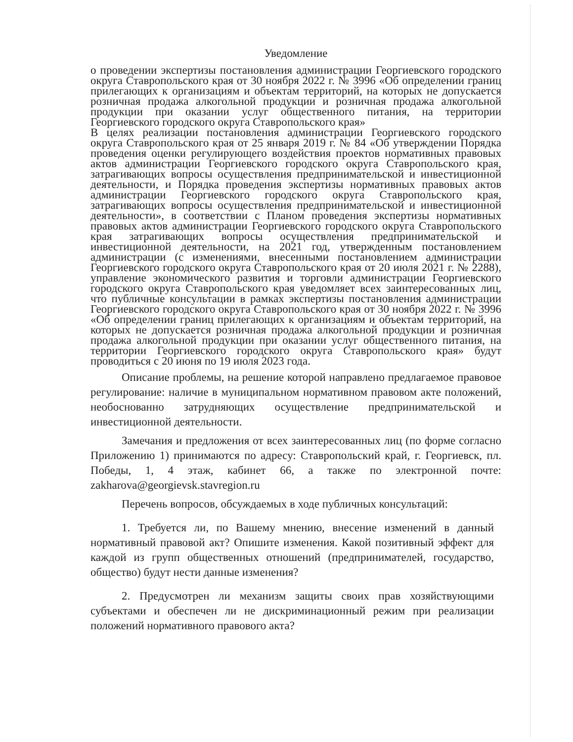Уведомление
о проведении экспертизы постановления администрации Георгиевского городского округа Ставропольского края от 30 ноября 2022 г. № 3996 «Об определении границ прилегающих к организациям и объектам территорий, на которых не допускается розничная продажа алкогольной продукции и розничная продажа алкогольной продукции при оказании услуг общественного питания, на территории Георгиевского городского округа Ставропольского края»
В целях реализации постановления администрации Георгиевского городского округа Ставропольского края от 25 января 2019 г. № 84 «Об утверждении Порядка проведения оценки регулирующего воздействия проектов нормативных правовых актов администрации Георгиевского городского округа Ставропольского края, затрагивающих вопросы осуществления предпринимательской и инвестиционной деятельности, и Порядка проведения экспертизы нормативных правовых актов администрации Георгиевского городского округа Ставропольского края, затрагивающих вопросы осуществления предпринимательской и инвестиционной деятельности», в соответствии с Планом проведения экспертизы нормативных правовых актов администрации Георгиевского городского округа Ставропольского края затрагивающих вопросы осуществления предпринимательской и инвестиционной деятельности, на 2021 год, утвержденным постановлением администрации (с изменениями, внесенными постановлением администрации Георгиевского городского округа Ставропольского края от 20 июля 2021 г. № 2288), управление экономического развития и торговли администрации Георгиевского городского округа Ставропольского края уведомляет всех заинтересованных лиц, что публичные консультации в рамках экспертизы постановления администрации Георгиевского городского округа Ставропольского края от 30 ноября 2022 г. № 3996 «Об определении границ прилегающих к организациям и объектам территорий, на которых не допускается розничная продажа алкогольной продукции и розничная продажа алкогольной продукции при оказании услуг общественного питания, на территории Георгиевского городского округа Ставропольского края» будут проводиться с 20 июня по 19 июля 2023 года.
Описание проблемы, на решение которой направлено предлагаемое правовое регулирование: наличие в муниципальном нормативном правовом акте положений, необоснованно затрудняющих осуществление предпринимательской и инвестиционной деятельности.
Замечания и предложения от всех заинтересованных лиц (по форме согласно Приложению 1) принимаются по адресу: Ставропольский край, г. Георгиевск, пл. Победы, 1, 4 этаж, кабинет 66, а также по электронной почте: zakharova@georgievsk.stavregion.ru
Перечень вопросов, обсуждаемых в ходе публичных консультаций:
1. Требуется ли, по Вашему мнению, внесение изменений в данный нормативный правовой акт? Опишите изменения. Какой позитивный эффект для каждой из групп общественных отношений (предпринимателей, государство, общество) будут нести данные изменения?
2. Предусмотрен ли механизм защиты своих прав хозяйствующими субъектами и обеспечен ли не дискриминационный режим при реализации положений нормативного правового акта?